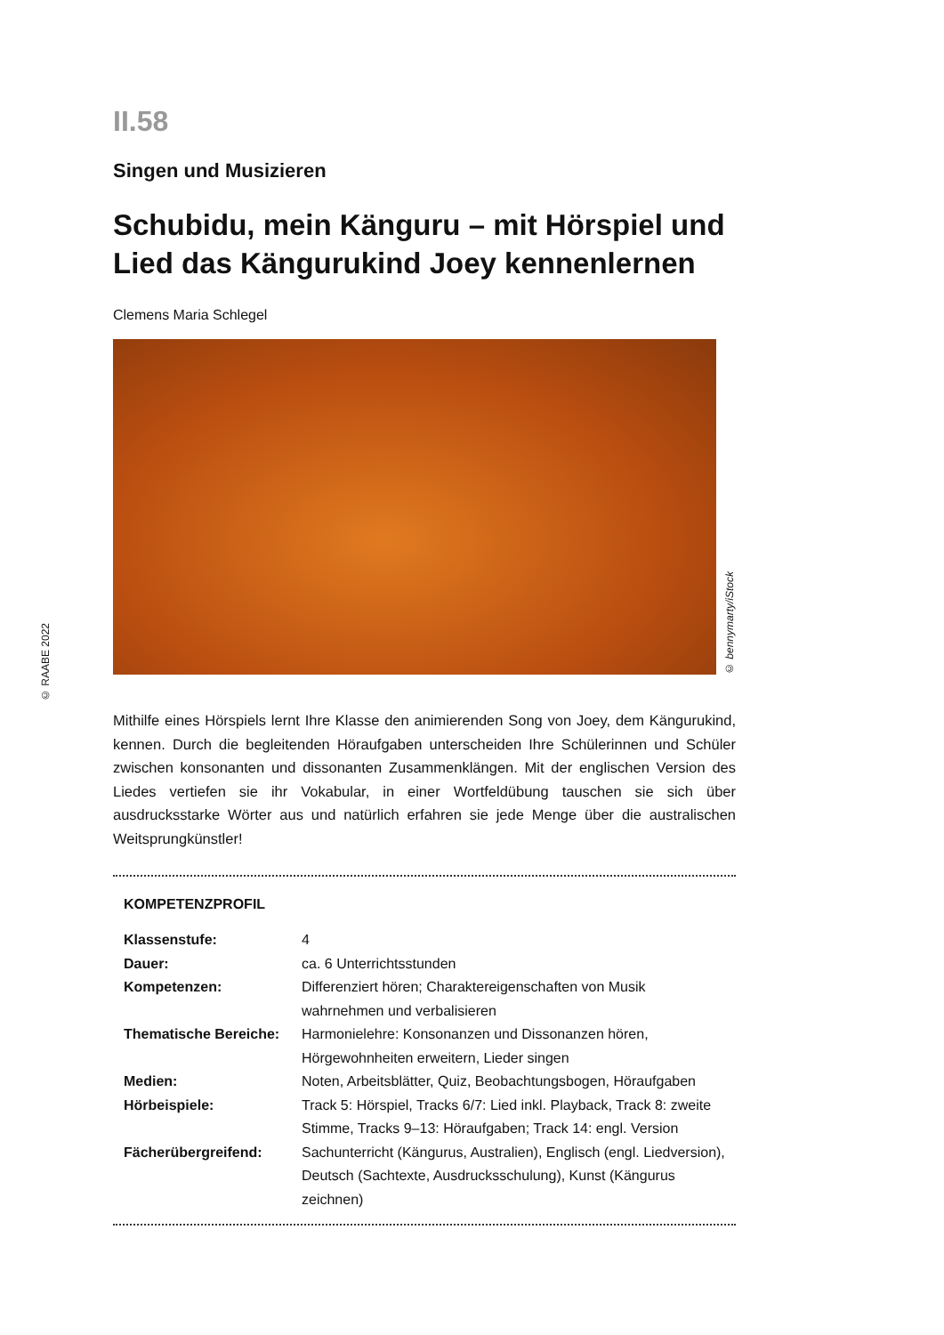© RAABE 2022
II.58
Singen und Musizieren
Schubidu, mein Känguru – mit Hörspiel und Lied das Kängurukind Joey kennenlernen
Clemens Maria Schlegel
© bennymarty/iStock
Mithilfe eines Hörspiels lernt Ihre Klasse den animierenden Song von Joey, dem Kängurukind, kennen. Durch die begleitenden Höraufgaben unterscheiden Ihre Schülerinnen und Schüler zwischen konsonanten und dissonanten Zusammenklängen. Mit der englischen Version des Liedes vertiefen sie ihr Vokabular, in einer Wortfeldübung tauschen sie sich über ausdrucksstarke Wörter aus und natürlich erfahren sie jede Menge über die australischen Weitsprungkünstler!
KOMPETENZPROFIL
| Klassenstufe: | 4 |
| Dauer: | ca. 6 Unterrichtsstunden |
| Kompetenzen: | Differenziert hören; Charaktereigenschaften von Musik wahrnehmen und verbalisieren |
| Thematische Bereiche: | Harmonielehre: Konsonanzen und Dissonanzen hören, Hörgewohnheiten erweitern, Lieder singen |
| Medien: | Noten, Arbeitsblätter, Quiz, Beobachtungsbogen, Höraufgaben |
| Hörbeispiele: | Track 5: Hörspiel, Tracks 6/7: Lied inkl. Playback, Track 8: zweite Stimme, Tracks 9–13: Höraufgaben; Track 14: engl. Version |
| Fächerübergreifend: | Sachunterricht (Kängurus, Australien), Englisch (engl. Liedversion), Deutsch (Sachtexte, Ausdrucksschulung), Kunst (Kängurus zeichnen) |